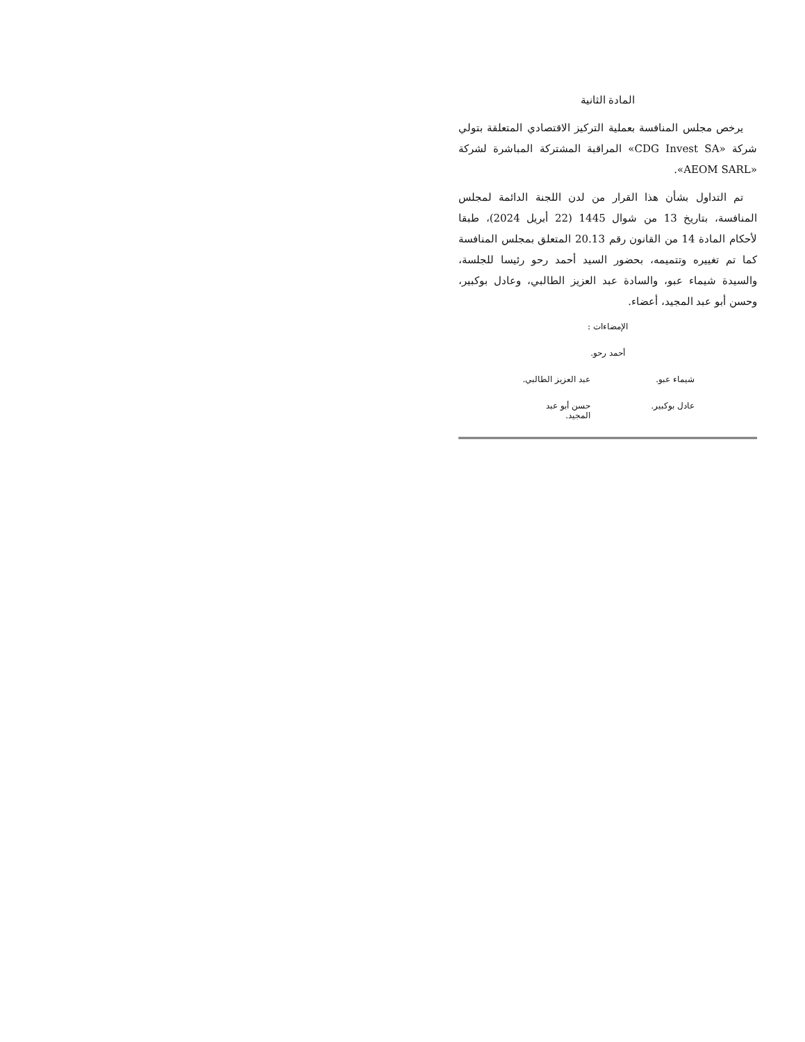المادة الثانية
يرخص مجلس المنافسة بعملية التركيز الاقتصادي المتعلقة بتولي شركة «CDG Invest SA» المراقبة المشتركة المباشرة لشركة «AEOM SARL».
تم التداول بشأن هذا القرار من لدن اللجنة الدائمة لمجلس المنافسة، بتاريخ 13 من شوال 1445 (22 أبريل 2024)، طبقا لأحكام المادة 14 من القانون رقم 20.13 المتعلق بمجلس المنافسة كما تم تغييره وتتميمه، بحضور السيد أحمد رحو رئيسا للجلسة، والسيدة شيماء عبو، والسادة عبد العزيز الطالبي، وعادل بوكبير، وحسن أبو عبد المجيد، أعضاء.
الإمضاءات :
أحمد رحو.
شيماء عبو. عبد العزيز الطالبي.
عادل بوكبير. حسن أبو عبد المجيد.